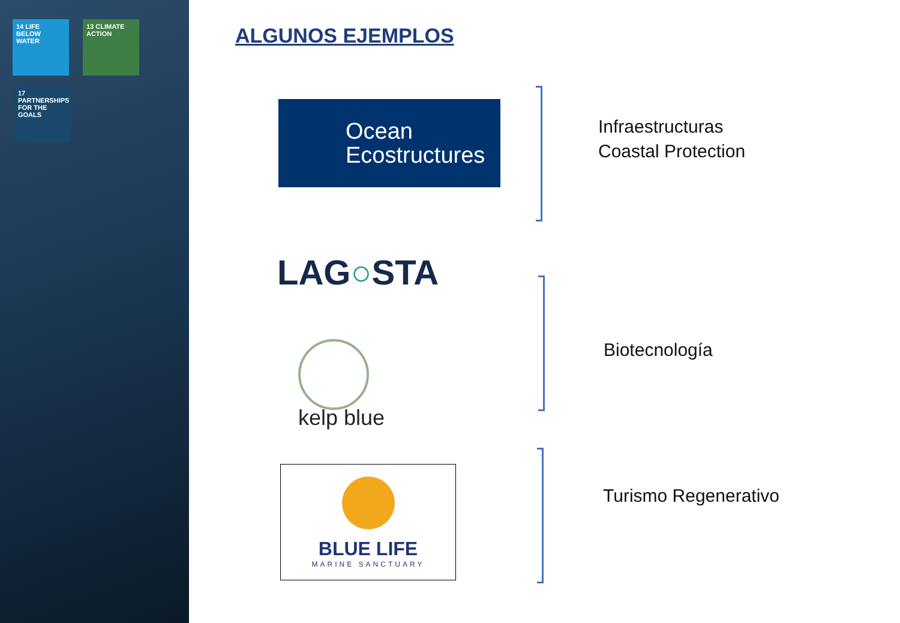14 LIFE BELOW WATER
13 CLIMATE ACTION
17 PARTNERSHIPS FOR THE GOALS
ALGUNOS EJEMPLOS
Ocean
Ecostructures
Infraestructuras
Coastal Protection
LAG○STA
kelp blue
Biotecnología
BLUE LIFE
MARINE SANCTUARY
Turismo Regenerativo